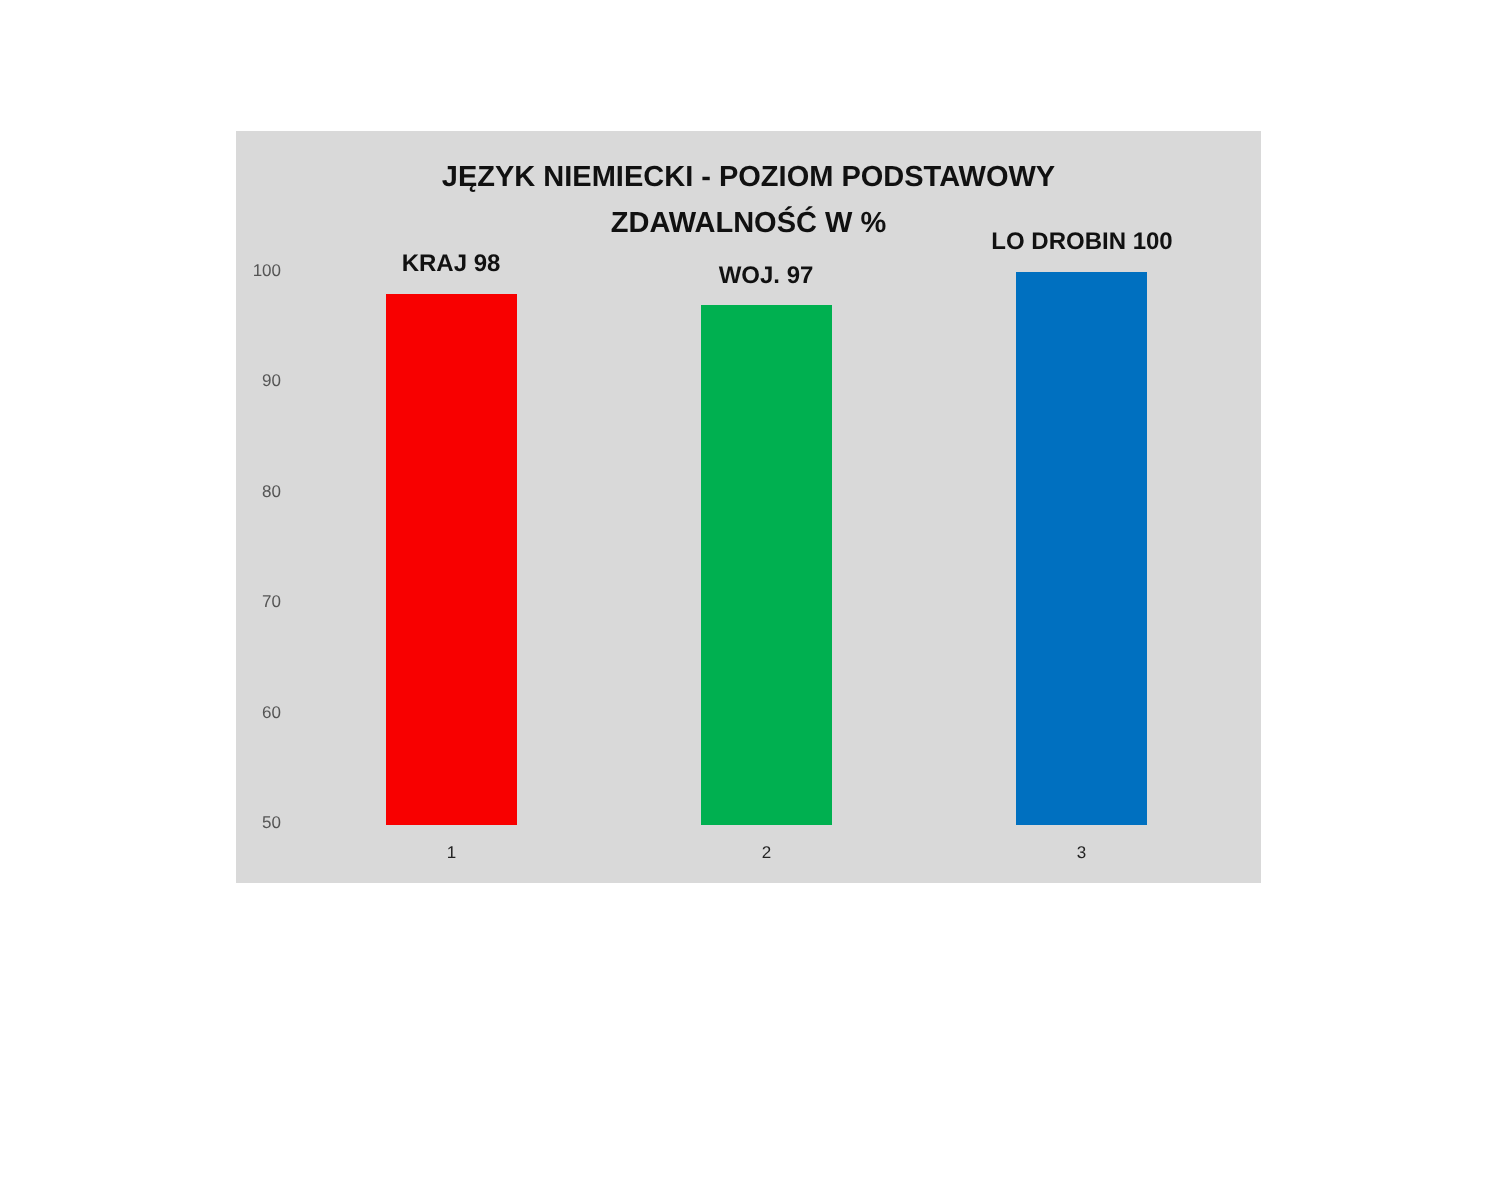JĘZYK NIEMIECKI - POZIOM PODSTAWOWY
ZDAWALNOŚĆ W %
100
90
80
70
60
50
KRAJ 98
1
WOJ. 97
2
LO DROBIN 100
3